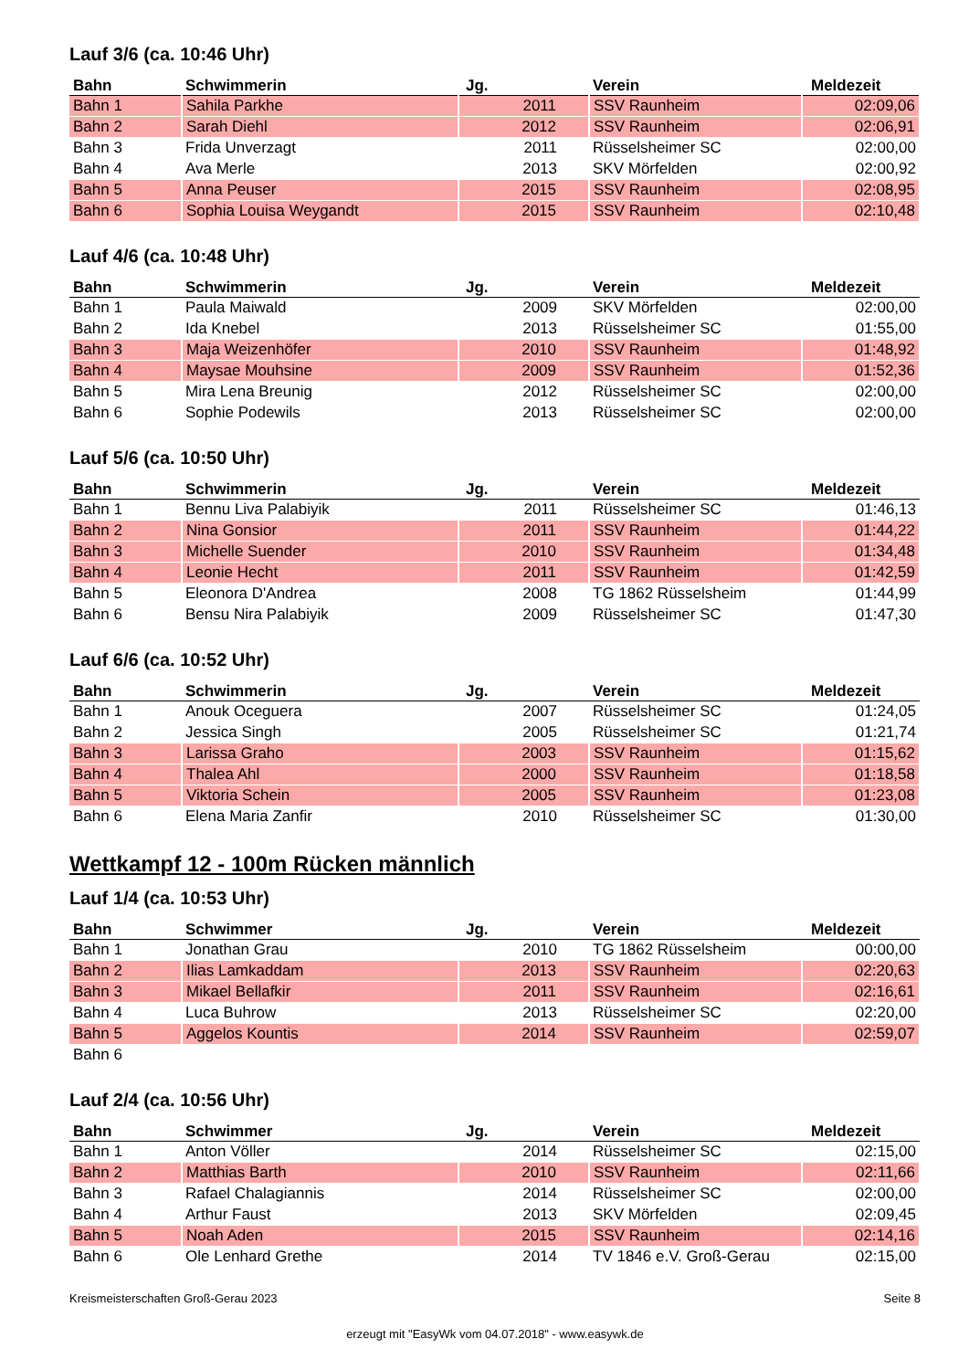Lauf 3/6 (ca. 10:46 Uhr)
| Bahn | Schwimmerin | Jg. | Verein | Meldezeit |
| --- | --- | --- | --- | --- |
| Bahn 1 | Sahila Parkhe | 2011 | SSV Raunheim | 02:09,06 |
| Bahn 2 | Sarah Diehl | 2012 | SSV Raunheim | 02:06,91 |
| Bahn 3 | Frida Unverzagt | 2011 | Rüsselsheimer SC | 02:00,00 |
| Bahn 4 | Ava Merle | 2013 | SKV Mörfelden | 02:00,92 |
| Bahn 5 | Anna Peuser | 2015 | SSV Raunheim | 02:08,95 |
| Bahn 6 | Sophia Louisa Weygandt | 2015 | SSV Raunheim | 02:10,48 |
Lauf 4/6 (ca. 10:48 Uhr)
| Bahn | Schwimmerin | Jg. | Verein | Meldezeit |
| --- | --- | --- | --- | --- |
| Bahn 1 | Paula Maiwald | 2009 | SKV Mörfelden | 02:00,00 |
| Bahn 2 | Ida Knebel | 2013 | Rüsselsheimer SC | 01:55,00 |
| Bahn 3 | Maja Weizenhöfer | 2010 | SSV Raunheim | 01:48,92 |
| Bahn 4 | Maysae Mouhsine | 2009 | SSV Raunheim | 01:52,36 |
| Bahn 5 | Mira Lena Breunig | 2012 | Rüsselsheimer SC | 02:00,00 |
| Bahn 6 | Sophie Podewils | 2013 | Rüsselsheimer SC | 02:00,00 |
Lauf 5/6 (ca. 10:50 Uhr)
| Bahn | Schwimmerin | Jg. | Verein | Meldezeit |
| --- | --- | --- | --- | --- |
| Bahn 1 | Bennu Liva Palabiyik | 2011 | Rüsselsheimer SC | 01:46,13 |
| Bahn 2 | Nina Gonsior | 2011 | SSV Raunheim | 01:44,22 |
| Bahn 3 | Michelle Suender | 2010 | SSV Raunheim | 01:34,48 |
| Bahn 4 | Leonie Hecht | 2011 | SSV Raunheim | 01:42,59 |
| Bahn 5 | Eleonora D'Andrea | 2008 | TG 1862 Rüsselsheim | 01:44,99 |
| Bahn 6 | Bensu Nira Palabiyik | 2009 | Rüsselsheimer SC | 01:47,30 |
Lauf 6/6 (ca. 10:52 Uhr)
| Bahn | Schwimmerin | Jg. | Verein | Meldezeit |
| --- | --- | --- | --- | --- |
| Bahn 1 | Anouk Oceguera | 2007 | Rüsselsheimer SC | 01:24,05 |
| Bahn 2 | Jessica Singh | 2005 | Rüsselsheimer SC | 01:21,74 |
| Bahn 3 | Larissa Graho | 2003 | SSV Raunheim | 01:15,62 |
| Bahn 4 | Thalea Ahl | 2000 | SSV Raunheim | 01:18,58 |
| Bahn 5 | Viktoria Schein | 2005 | SSV Raunheim | 01:23,08 |
| Bahn 6 | Elena Maria Zanfir | 2010 | Rüsselsheimer SC | 01:30,00 |
Wettkampf 12 - 100m Rücken männlich
Lauf 1/4 (ca. 10:53 Uhr)
| Bahn | Schwimmer | Jg. | Verein | Meldezeit |
| --- | --- | --- | --- | --- |
| Bahn 1 | Jonathan Grau | 2010 | TG 1862 Rüsselsheim | 00:00,00 |
| Bahn 2 | Ilias Lamkaddam | 2013 | SSV Raunheim | 02:20,63 |
| Bahn 3 | Mikael Bellafkir | 2011 | SSV Raunheim | 02:16,61 |
| Bahn 4 | Luca Buhrow | 2013 | Rüsselsheimer SC | 02:20,00 |
| Bahn 5 | Aggelos Kountis | 2014 | SSV Raunheim | 02:59,07 |
| Bahn 6 | | | | |
Lauf 2/4 (ca. 10:56 Uhr)
| Bahn | Schwimmer | Jg. | Verein | Meldezeit |
| --- | --- | --- | --- | --- |
| Bahn 1 | Anton Völler | 2014 | Rüsselsheimer SC | 02:15,00 |
| Bahn 2 | Matthias Barth | 2010 | SSV Raunheim | 02:11,66 |
| Bahn 3 | Rafael Chalagiannis | 2014 | Rüsselsheimer SC | 02:00,00 |
| Bahn 4 | Arthur Faust | 2013 | SKV Mörfelden | 02:09,45 |
| Bahn 5 | Noah Aden | 2015 | SSV Raunheim | 02:14,16 |
| Bahn 6 | Ole Lenhard Grethe | 2014 | TV 1846 e.V. Groß-Gerau | 02:15,00 |
Kreismeisterschaften Groß-Gerau 2023 Seite 8
erzeugt mit "EasyWk vom 04.07.2018" - www.easywk.de